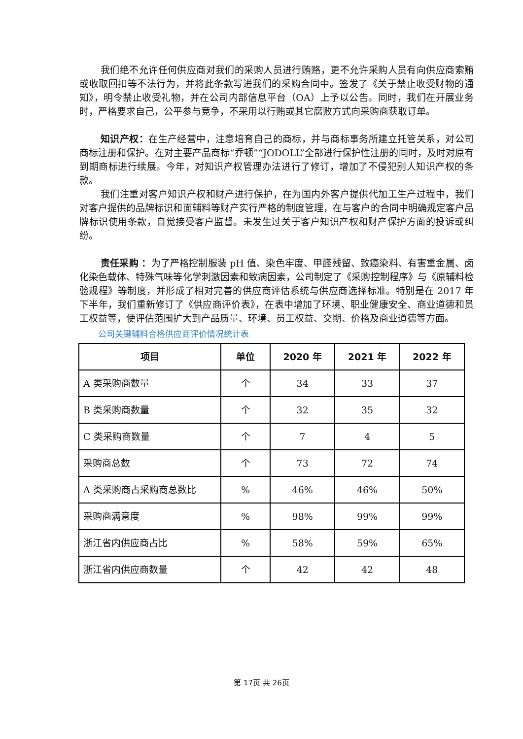我们绝不允许任何供应商对我们的采购人员进行贿赂，更不允许采购人员有向供应商索贿或收取回扣等不法行为，并将此条款写进我们的采购合同中。签发了《关于禁止收受财物的通知》，明令禁止收受礼物，并在公司内部信息平台（OA）上予以公告。同时，我们在开展业务时，严格要求自己，公平参与竞争，不采用以行贿或其它腐败方式向采购商获取订单。
知识产权：在生产经营中，注意培育自己的商标，并与商标事务所建立托管关系，对公司商标注册和保护。在对主要产品商标“乔顿”“JODOLL”全部进行保护性注册的同时，及时对原有到期商标进行续展。今年，对知识产权管理办法进行了修订，增加了不侵犯别人知识产权的条款。
我们注重对客户知识产权和财产进行保护，在为国内外客户提供代加工生产过程中，我们对客户提供的品牌标识和面辅料等财产实行严格的制度管理，在与客户的合同中明确规定客户品牌标识使用条款，自觉接受客户监督。未发生过关于客户知识产权和财产保护方面的投诉或纠纷。
责任采购 ：为了严格控制服装 pH 值、染色牢度、甲醛残留、致癌染料、有害重金属、卤化染色载体、特殊气味等化学刺激因素和致病因素，公司制定了《采购控制程序》与《原辅料检验规程》等制度，并形成了相对完善的供应商评估系统与供应商选择标准。特别是在 2017 年下半年，我们重新修订了《供应商评价表》，在表中增加了环境、职业健康安全、商业道德和员工权益等，使评估范围扩大到产品质量、环境、员工权益、交期、价格及商业道德等方面。
公司关键辅料合格供应商评价情况统计表
| 项目 | 单位 | 2020 年 | 2021 年 | 2022 年 |
| --- | --- | --- | --- | --- |
| A 类采购商数量 | 个 | 34 | 33 | 37 |
| B 类采购商数量 | 个 | 32 | 35 | 32 |
| C 类采购商数量 | 个 | 7 | 4 | 5 |
| 采购商总数 | 个 | 73 | 72 | 74 |
| A 类采购商占采购商总数比 | % | 46% | 46% | 50% |
| 采购商满意度 | % | 98% | 99% | 99% |
| 浙江省内供应商占比 | % | 58% | 59% | 65% |
| 浙江省内供应商数量 | 个 | 42 | 42 | 48 |
第 17页 共 26页